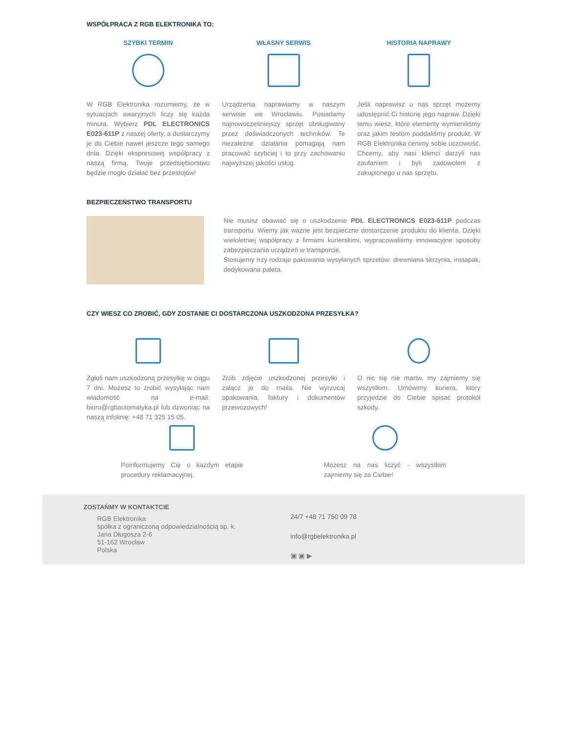WSPÓŁPRACA Z RGB ELEKTRONIKA TO:
SZYBKI TERMIN
W RGB Elektronika rozumiemy, że w sytuacjach awaryjnych liczy się każda minuta. Wybierz PDL ELECTRONICS E023-611P z naszej oferty, a dostarczymy je do Ciebie nawet jeszcze tego samego dnia. Dzięki ekspresowej współpracy z naszą firmą, Twoje przedsiębiorstwo będzie mogło działać bez przestojów!
WŁASNY SERWIS
Urządzenia naprawiamy w naszym serwisie we Wrocławiu. Posiadamy najnowocześniejszy sprzęt obsługiwany przez doświadczonych techników. Te niezależne działania pomagają nam pracować szybciej i to przy zachowaniu najwyższej jakości usług.
HISTORIA NAPRAWY
Jeśli naprawisz u nas sprzęt możemy udostępnić Ci historię jego napraw. Dzięki temu wiesz, które elementy wymieniliśmy oraz jakim testom poddaliśmy produkt. W RGB Elektronika cenimy sobie uczciwość. Chcemy, aby nasi klienci darzyli nas zaufaniem i byli zadowoleni z zakupionego u nas sprzętu.
BEZPIECZEŃSTWO TRANSPORTU
Nie musisz obawiać się o uszkodzenie PDL ELECTRONICS E023-611P podczas transportu. Wiemy jak ważne jest bezpieczne dostarczenie produktu do klienta. Dzięki wieloletniej współpracy z firmami kurierskimi, wypracowaliśmy innowacyjne sposoby zabezpieczania urządzeń w transporcie.
Stosujemy trzy rodzaje pakowania wysyłanych sprzetów: drewniana skrzynia, instapak, dedykowana paleta.
CZY WIESZ CO ZROBIĆ, GDY ZOSTANIE CI DOSTARCZONA USZKODZONA PRZESYŁKA?
Zgłoś nam uszkodzoną przesyłkę w ciągu 7 dni. Możesz to zrobić wysyłając nam wiadomość na e-mail: biuro@rgbautomatyka.pl lub dzwoniąc na naszą infolinię: +48 71 325 15 05.
Zrób zdjęcie uszkodzonej przesyłki i załącz je do maila. Nie wyrzucaj opakowania, faktury i dokumentów przewozowych!
O nic się nie martw, my zajmiemy się wszystkim. Umówimy kuriera, który przyjedzie do Ciebie spisać protokół szkody.
Poinformujemy Cię o każdym etapie procedury reklamacyjnej.
Możesz na nas liczyć - wszystkim zajmiemy się za Ciebie!
ZOSTAŃMY W KONTAKTCIE
RGB Elektronika
spółka z ograniczoną odpowiedzialnością sp. k.
Jana Długosza 2-6
51-162 Wrocław
Polska
24/7 +48 71 750 09 78
info@rgbelektronika.pl
▣ ▣ ▶